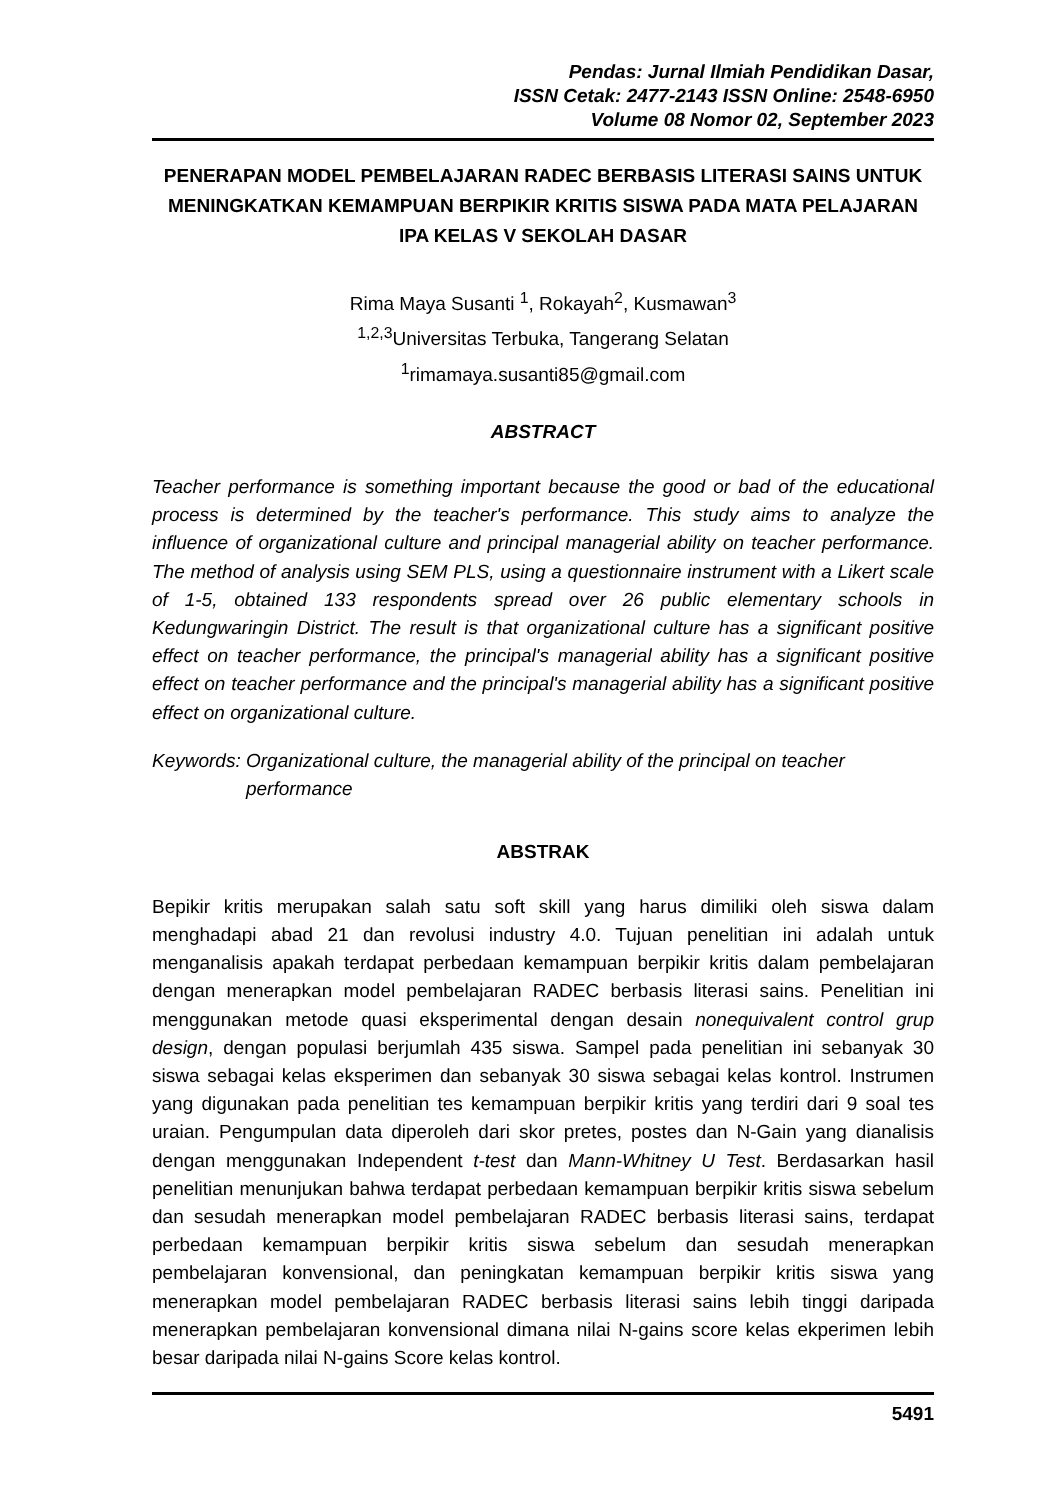Pendas: Jurnal Ilmiah Pendidikan Dasar,
ISSN Cetak: 2477-2143 ISSN Online: 2548-6950
Volume 08 Nomor 02, September 2023
PENERAPAN MODEL PEMBELAJARAN RADEC BERBASIS LITERASI SAINS UNTUK MENINGKATKAN KEMAMPUAN BERPIKIR KRITIS SISWA PADA MATA PELAJARAN IPA KELAS V SEKOLAH DASAR
Rima Maya Susanti <sup>1</sup>, Rokayah<sup>2</sup>, Kusmawan<sup>3</sup>
<sup>1,2,3</sup>Universitas Terbuka, Tangerang Selatan
<sup>1</sup> rimamaya.susanti85@gmail.com
ABSTRACT
Teacher performance is something important because the good or bad of the educational process is determined by the teacher's performance. This study aims to analyze the influence of organizational culture and principal managerial ability on teacher performance. The method of analysis using SEM PLS, using a questionnaire instrument with a Likert scale of 1-5, obtained 133 respondents spread over 26 public elementary schools in Kedungwaringin District. The result is that organizational culture has a significant positive effect on teacher performance, the principal's managerial ability has a significant positive effect on teacher performance and the principal's managerial ability has a significant positive effect on organizational culture.
Keywords: Organizational culture, the managerial ability of the principal on teacher performance
ABSTRAK
Bepikir kritis merupakan salah satu soft skill yang harus dimiliki oleh siswa dalam menghadapi abad 21 dan revolusi industry 4.0. Tujuan penelitian ini adalah untuk menganalisis apakah terdapat perbedaan kemampuan berpikir kritis dalam pembelajaran dengan menerapkan model pembelajaran RADEC berbasis literasi sains. Penelitian ini menggunakan metode quasi eksperimental dengan desain nonequivalent control grup design, dengan populasi berjumlah 435 siswa. Sampel pada penelitian ini sebanyak 30 siswa sebagai kelas eksperimen dan sebanyak 30 siswa sebagai kelas kontrol. Instrumen yang digunakan pada penelitian tes kemampuan berpikir kritis yang terdiri dari 9 soal tes uraian. Pengumpulan data diperoleh dari skor pretes, postes dan N-Gain yang dianalisis dengan menggunakan Independent t-test dan Mann-Whitney U Test. Berdasarkan hasil penelitian menunjukan bahwa terdapat perbedaan kemampuan berpikir kritis siswa sebelum dan sesudah menerapkan model pembelajaran RADEC berbasis literasi sains, terdapat perbedaan kemampuan berpikir kritis siswa sebelum dan sesudah menerapkan pembelajaran konvensional, dan peningkatan kemampuan berpikir kritis siswa yang menerapkan model pembelajaran RADEC berbasis literasi sains lebih tinggi daripada menerapkan pembelajaran konvensional dimana nilai N-gains score kelas ekperimen lebih besar daripada nilai N-gains Score kelas kontrol.
5491